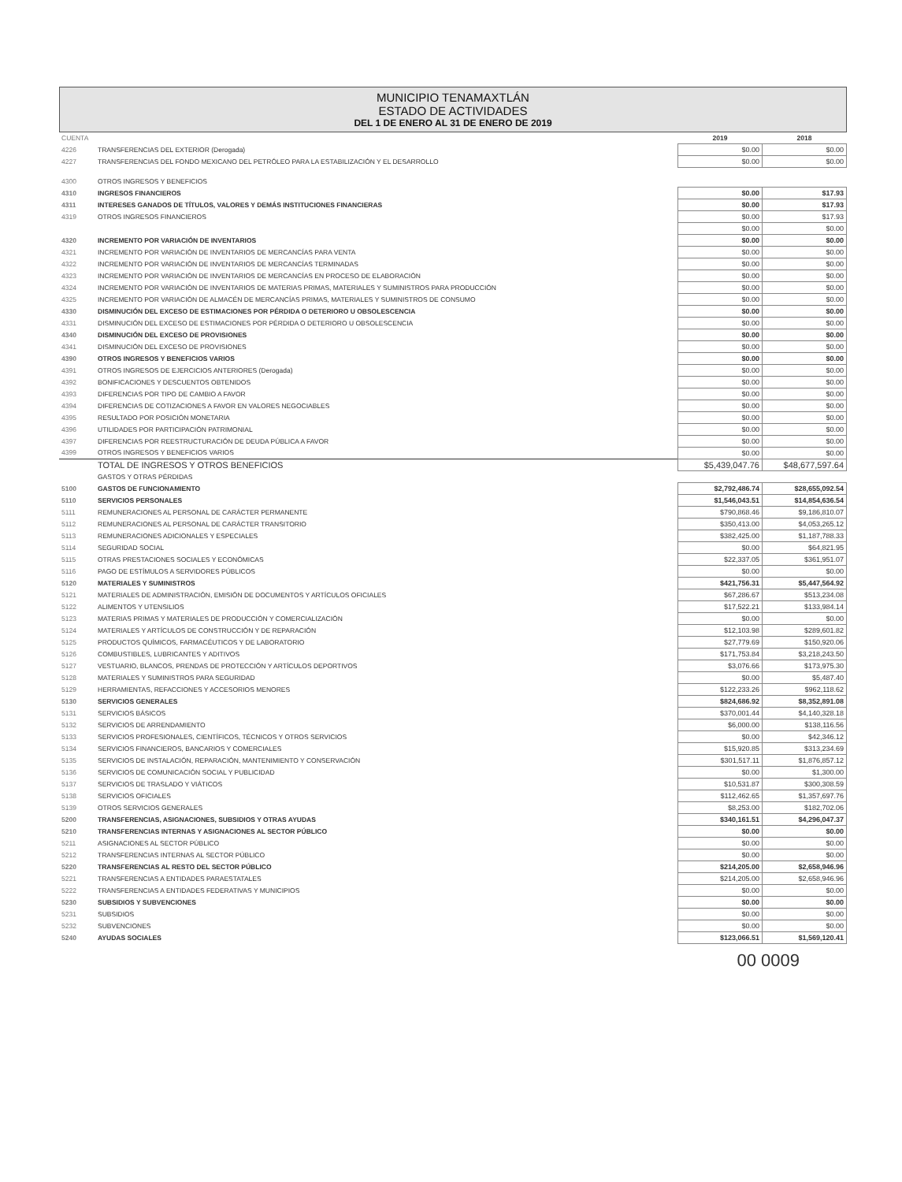MUNICIPIO TENAMAXTLÁN
ESTADO DE ACTIVIDADES
DEL 1 DE ENERO AL 31 DE ENERO DE 2019
| CUENTA | | 2019 | 2018 |
| 4226 | TRANSFERENCIAS DEL EXTERIOR (Derogada) | $0.00 | $0.00 |
| 4227 | TRANSFERENCIAS DEL FONDO MEXICANO DEL PETRÓLEO PARA LA ESTABILIZACIÓN Y EL DESARROLLO | $0.00 | $0.00 |
| 4300 | OTROS INGRESOS Y BENEFICIOS | | |
| 4310 | INGRESOS FINANCIEROS | $0.00 | $17.93 |
| 4311 | INTERESES GANADOS DE TÍTULOS, VALORES Y DEMÁS INSTITUCIONES FINANCIERAS | $0.00 | $17.93 |
| 4319 | OTROS INGRESOS FINANCIEROS | $0.00 | $17.93 |
| | | $0.00 | $0.00 |
| 4320 | INCREMENTO POR VARIACIÓN DE INVENTARIOS | $0.00 | $0.00 |
| 4321 | INCREMENTO POR VARIACIÓN DE INVENTARIOS DE MERCANCÍAS PARA VENTA | $0.00 | $0.00 |
| 4322 | INCREMENTO POR VARIACIÓN DE INVENTARIOS DE MERCANCÍAS TERMINADAS | $0.00 | $0.00 |
| 4323 | INCREMENTO POR VARIACIÓN DE INVENTARIOS DE MERCANCÍAS EN PROCESO DE ELABORACIÓN | $0.00 | $0.00 |
| 4324 | INCREMENTO POR VARIACIÓN DE INVENTARIOS DE MATERIAS PRIMAS, MATERIALES Y SUMINISTROS PARA PRODUCCIÓN | $0.00 | $0.00 |
| 4325 | INCREMENTO POR VARIACIÓN DE ALMACÉN DE MERCANCÍAS PRIMAS, MATERIALES Y SUMINISTROS DE CONSUMO | $0.00 | $0.00 |
| 4330 | DISMINUCIÓN DEL EXCESO DE ESTIMACIONES POR PÉRDIDA O DETERIORO U OBSOLESCENCIA | $0.00 | $0.00 |
| 4331 | DISMINUCIÓN DEL EXCESO DE ESTIMACIONES POR PÉRDIDA O DETERIORO U OBSOLESCENCIA | $0.00 | $0.00 |
| 4340 | DISMINUCIÓN DEL EXCESO DE PROVISIONES | $0.00 | $0.00 |
| 4341 | DISMINUCIÓN DEL EXCESO DE PROVISIONES | $0.00 | $0.00 |
| 4390 | OTROS INGRESOS Y BENEFICIOS VARIOS | $0.00 | $0.00 |
| 4391 | OTROS INGRESOS DE EJERCICIOS ANTERIORES (Derogada) | $0.00 | $0.00 |
| 4392 | BONIFICACIONES Y DESCUENTOS OBTENIDOS | $0.00 | $0.00 |
| 4393 | DIFERENCIAS POR TIPO DE CAMBIO A FAVOR | $0.00 | $0.00 |
| 4394 | DIFERENCIAS DE COTIZACIONES A FAVOR EN VALORES NEGOCIABLES | $0.00 | $0.00 |
| 4395 | RESULTADO POR POSICIÓN MONETARIA | $0.00 | $0.00 |
| 4396 | UTILIDADES POR PARTICIPACIÓN PATRIMONIAL | $0.00 | $0.00 |
| 4397 | DIFERENCIAS POR REESTRUCTURACIÓN DE DEUDA PÚBLICA A FAVOR | $0.00 | $0.00 |
| 4399 | OTROS INGRESOS Y BENEFICIOS VARIOS | $0.00 | $0.00 |
| | TOTAL DE INGRESOS Y OTROS BENEFICIOS | $5,439,047.76 | $48,677,597.64 |
| | GASTOS Y OTRAS PÉRDIDAS | | |
| 5100 | GASTOS DE FUNCIONAMIENTO | $2,792,486.74 | $28,655,092.54 |
| 5110 | SERVICIOS PERSONALES | $1,546,043.51 | $14,854,636.54 |
| 5111 | REMUNERACIONES AL PERSONAL DE CARÁCTER PERMANENTE | $790,868.46 | $9,186,810.07 |
| 5112 | REMUNERACIONES AL PERSONAL DE CARÁCTER TRANSITORIO | $350,413.00 | $4,053,265.12 |
| 5113 | REMUNERACIONES ADICIONALES Y ESPECIALES | $382,425.00 | $1,187,788.33 |
| 5114 | SEGURIDAD SOCIAL | $0.00 | $64,821.95 |
| 5115 | OTRAS PRESTACIONES SOCIALES Y ECONÓMICAS | $22,337.05 | $361,951.07 |
| 5116 | PAGO DE ESTÍMULOS A SERVIDORES PÚBLICOS | $0.00 | $0.00 |
| 5120 | MATERIALES Y SUMINISTROS | $421,756.31 | $5,447,564.92 |
| 5121 | MATERIALES DE ADMINISTRACIÓN, EMISIÓN DE DOCUMENTOS Y ARTÍCULOS OFICIALES | $67,286.67 | $513,234.08 |
| 5122 | ALIMENTOS Y UTENSILIOS | $17,522.21 | $133,984.14 |
| 5123 | MATERIAS PRIMAS Y MATERIALES DE PRODUCCIÓN Y COMERCIALIZACIÓN | $0.00 | $0.00 |
| 5124 | MATERIALES Y ARTÍCULOS DE CONSTRUCCIÓN Y DE REPARACIÓN | $12,103.98 | $289,601.82 |
| 5125 | PRODUCTOS QUÍMICOS, FARMACÉUTICOS Y DE LABORATORIO | $27,779.69 | $150,920.06 |
| 5126 | COMBUSTIBLES, LUBRICANTES Y ADITIVOS | $171,753.84 | $3,218,243.50 |
| 5127 | VESTUARIO, BLANCOS, PRENDAS DE PROTECCIÓN Y ARTÍCULOS DEPORTIVOS | $3,076.66 | $173,975.30 |
| 5128 | MATERIALES Y SUMINISTROS PARA SEGURIDAD | $0.00 | $5,487.40 |
| 5129 | HERRAMIENTAS, REFACCIONES Y ACCESORIOS MENORES | $122,233.26 | $962,118.62 |
| 5130 | SERVICIOS GENERALES | $824,686.92 | $8,352,891.08 |
| 5131 | SERVICIOS BÁSICOS | $370,001.44 | $4,140,328.18 |
| 5132 | SERVICIOS DE ARRENDAMIENTO | $6,000.00 | $138,116.56 |
| 5133 | SERVICIOS PROFESIONALES, CIENTÍFICOS, TÉCNICOS Y OTROS SERVICIOS | $0.00 | $42,346.12 |
| 5134 | SERVICIOS FINANCIEROS, BANCARIOS Y COMERCIALES | $15,920.85 | $313,234.69 |
| 5135 | SERVICIOS DE INSTALACIÓN, REPARACIÓN, MANTENIMIENTO Y CONSERVACIÓN | $301,517.11 | $1,876,857.12 |
| 5136 | SERVICIOS DE COMUNICACIÓN SOCIAL Y PUBLICIDAD | $0.00 | $1,300.00 |
| 5137 | SERVICIOS DE TRASLADO Y VIÁTICOS | $10,531.87 | $300,308.59 |
| 5138 | SERVICIOS OFICIALES | $112,462.65 | $1,357,697.76 |
| 5139 | OTROS SERVICIOS GENERALES | $8,253.00 | $182,702.06 |
| 5200 | TRANSFERENCIAS, ASIGNACIONES, SUBSIDIOS Y OTRAS AYUDAS | $340,161.51 | $4,296,047.37 |
| 5210 | TRANSFERENCIAS INTERNAS Y ASIGNACIONES AL SECTOR PÚBLICO | $0.00 | $0.00 |
| 5211 | ASIGNACIONES AL SECTOR PÚBLICO | $0.00 | $0.00 |
| 5212 | TRANSFERENCIAS INTERNAS AL SECTOR PÚBLICO | $0.00 | $0.00 |
| 5220 | TRANSFERENCIAS AL RESTO DEL SECTOR PÚBLICO | $214,205.00 | $2,658,946.96 |
| 5221 | TRANSFERENCIAS A ENTIDADES PARAESTATALES | $214,205.00 | $2,658,946.96 |
| 5222 | TRANSFERENCIAS A ENTIDADES FEDERATIVAS Y MUNICIPIOS | $0.00 | $0.00 |
| 5230 | SUBSIDIOS Y SUBVENCIONES | $0.00 | $0.00 |
| 5231 | SUBSIDIOS | $0.00 | $0.00 |
| 5232 | SUBVENCIONES | $0.00 | $0.00 |
| 5240 | AYUDAS SOCIALES | $123,066.51 | $1,569,120.41 |
00 0009